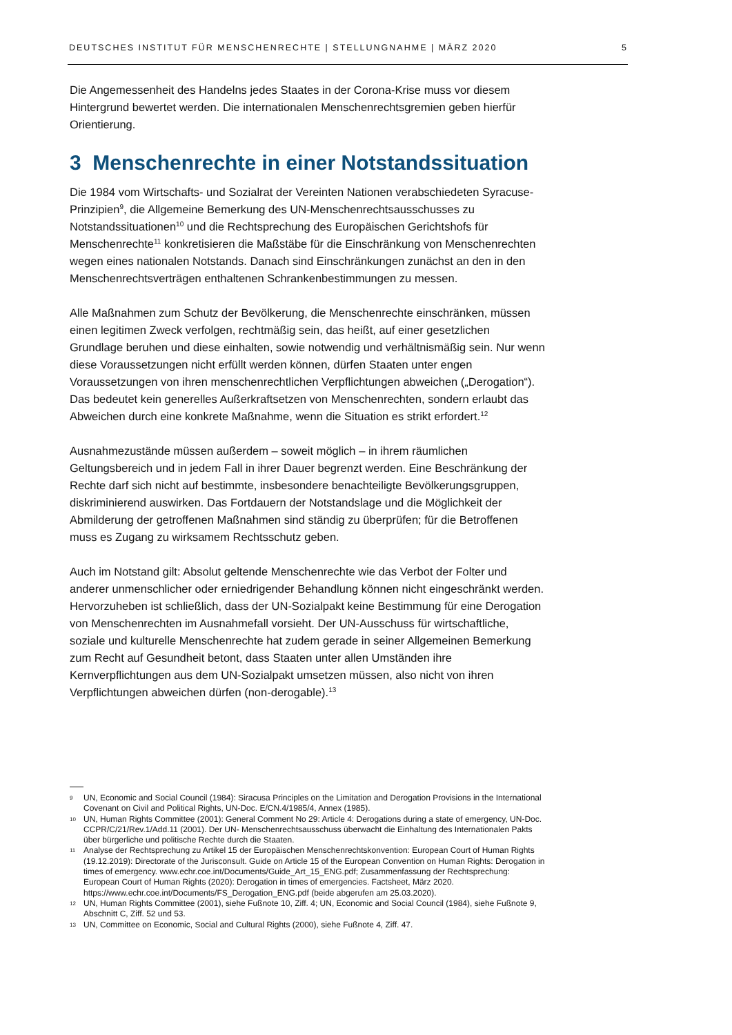DEUTSCHES INSTITUT FÜR MENSCHENRECHTE | STELLUNGNAHME | MÄRZ 2020 5
Die Angemessenheit des Handelns jedes Staates in der Corona-Krise muss vor diesem Hintergrund bewertet werden. Die internationalen Menschenrechtsgremien geben hierfür Orientierung.
3 Menschenrechte in einer Notstandssituation
Die 1984 vom Wirtschafts- und Sozialrat der Vereinten Nationen verabschiedeten Syracuse-Prinzipien<sup>9</sup>, die Allgemeine Bemerkung des UN-Menschenrechtsausschusses zu Notstandssituationen<sup>10</sup> und die Rechtsprechung des Europäischen Gerichtshofs für Menschenrechte<sup>11</sup> konkretisieren die Maßstäbe für die Einschränkung von Menschenrechten wegen eines nationalen Notstands. Danach sind Einschränkungen zunächst an den in den Menschenrechtsverträgen enthaltenen Schrankenbestimmungen zu messen.
Alle Maßnahmen zum Schutz der Bevölkerung, die Menschenrechte einschränken, müssen einen legitimen Zweck verfolgen, rechtmäßig sein, das heißt, auf einer gesetzlichen Grundlage beruhen und diese einhalten, sowie notwendig und verhältnismäßig sein. Nur wenn diese Voraussetzungen nicht erfüllt werden können, dürfen Staaten unter engen Voraussetzungen von ihren menschenrechtlichen Verpflichtungen abweichen („Derogation“). Das bedeutet kein generelles Außerkraftsetzen von Menschenrechten, sondern erlaubt das Abweichen durch eine konkrete Maßnahme, wenn die Situation es strikt erfordert.<sup>12</sup>
Ausnahmezustände müssen außerdem – soweit möglich – in ihrem räumlichen Geltungsbereich und in jedem Fall in ihrer Dauer begrenzt werden. Eine Beschränkung der Rechte darf sich nicht auf bestimmte, insbesondere benachteiligte Bevölkerungsgruppen, diskriminierend auswirken. Das Fortdauern der Notstandslage und die Möglichkeit der Abmilderung der getroffenen Maßnahmen sind ständig zu überprüfen; für die Betroffenen muss es Zugang zu wirksamem Rechtsschutz geben.
Auch im Notstand gilt: Absolut geltende Menschenrechte wie das Verbot der Folter und anderer unmenschlicher oder erniedrigender Behandlung können nicht eingeschränkt werden. Hervorzuheben ist schließlich, dass der UN-Sozialpakt keine Bestimmung für eine Derogation von Menschenrechten im Ausnahmefall vorsieht. Der UN-Ausschuss für wirtschaftliche, soziale und kulturelle Menschenrechte hat zudem gerade in seiner Allgemeinen Bemerkung zum Recht auf Gesundheit betont, dass Staaten unter allen Umständen ihre Kernverpflichtungen aus dem UN-Sozialpakt umsetzen müssen, also nicht von ihren Verpflichtungen abweichen dürfen (non-derogable).<sup>13</sup>
9 UN, Economic and Social Council (1984): Siracusa Principles on the Limitation and Derogation Provisions in the International Covenant on Civil and Political Rights, UN-Doc. E/CN.4/1985/4, Annex (1985).
10 UN, Human Rights Committee (2001): General Comment No 29: Article 4: Derogations during a state of emergency, UN-Doc. CCPR/C/21/Rev.1/Add.11 (2001). Der UN- Menschenrechtsausschuss überwacht die Einhaltung des Internationalen Pakts über bürgerliche und politische Rechte durch die Staaten.
11 Analyse der Rechtsprechung zu Artikel 15 der Europäischen Menschenrechtskonvention: European Court of Human Rights (19.12.2019): Directorate of the Jurisconsult. Guide on Article 15 of the European Convention on Human Rights: Derogation in times of emergency. www.echr.coe.int/Documents/Guide_Art_15_ENG.pdf; Zusammenfassung der Rechtsprechung: European Court of Human Rights (2020): Derogation in times of emergencies. Factsheet, März 2020. https://www.echr.coe.int/Documents/FS_Derogation_ENG.pdf (beide abgerufen am 25.03.2020).
12 UN, Human Rights Committee (2001), siehe Fußnote 10, Ziff. 4; UN, Economic and Social Council (1984), siehe Fußnote 9, Abschnitt C, Ziff. 52 und 53.
13 UN, Committee on Economic, Social and Cultural Rights (2000), siehe Fußnote 4, Ziff. 47.